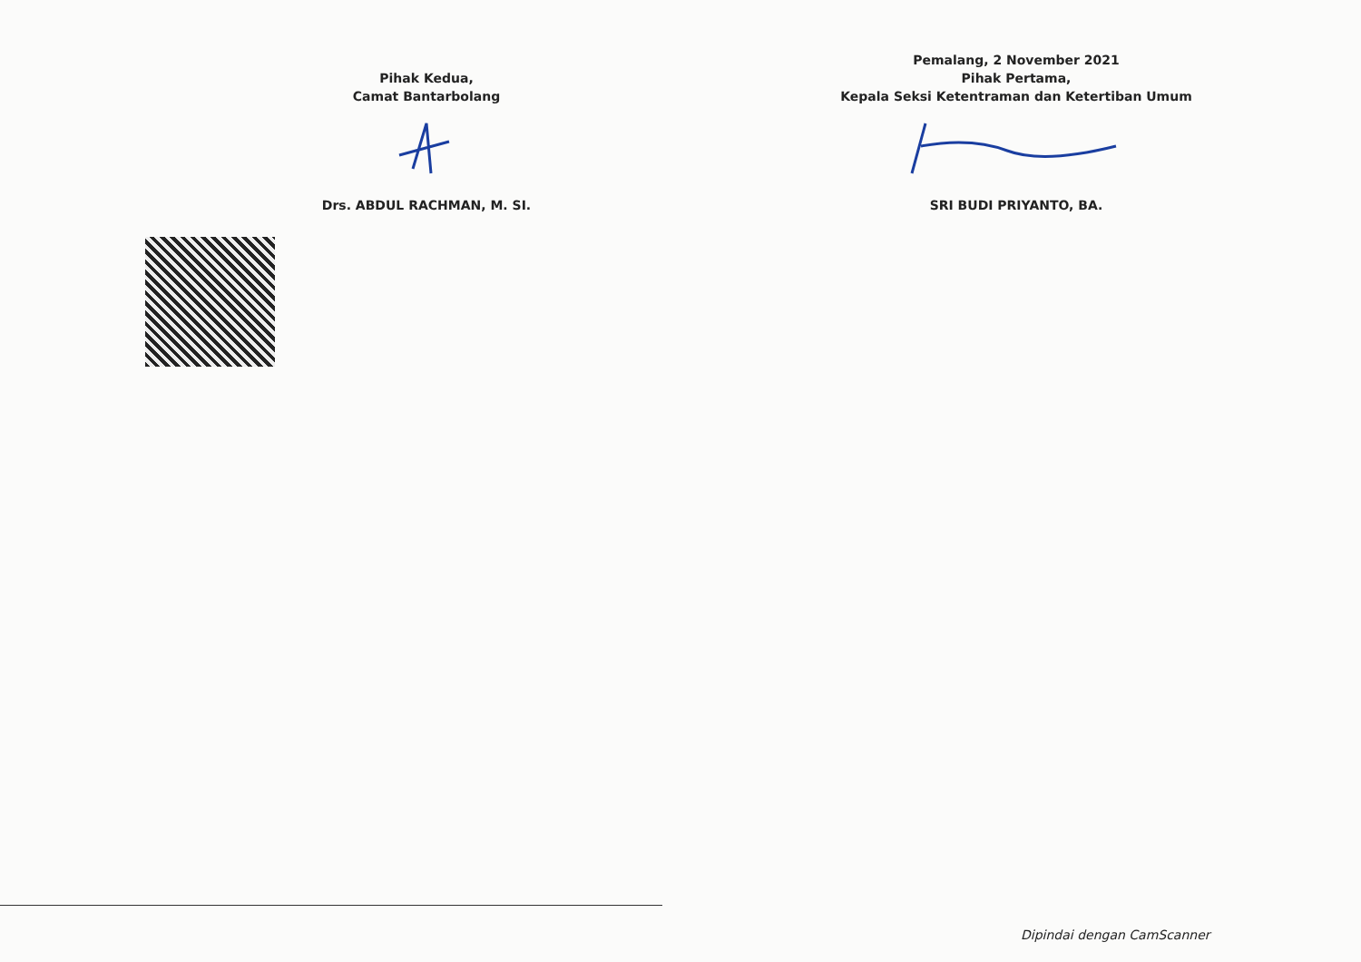Pihak Kedua,
Camat Bantarbolang
Drs. ABDUL RACHMAN, M. SI.
Pemalang, 2 November 2021
Pihak Pertama,
Kepala Seksi Ketentraman dan Ketertiban Umum
SRI BUDI PRIYANTO, BA.
Dipindai dengan CamScanner